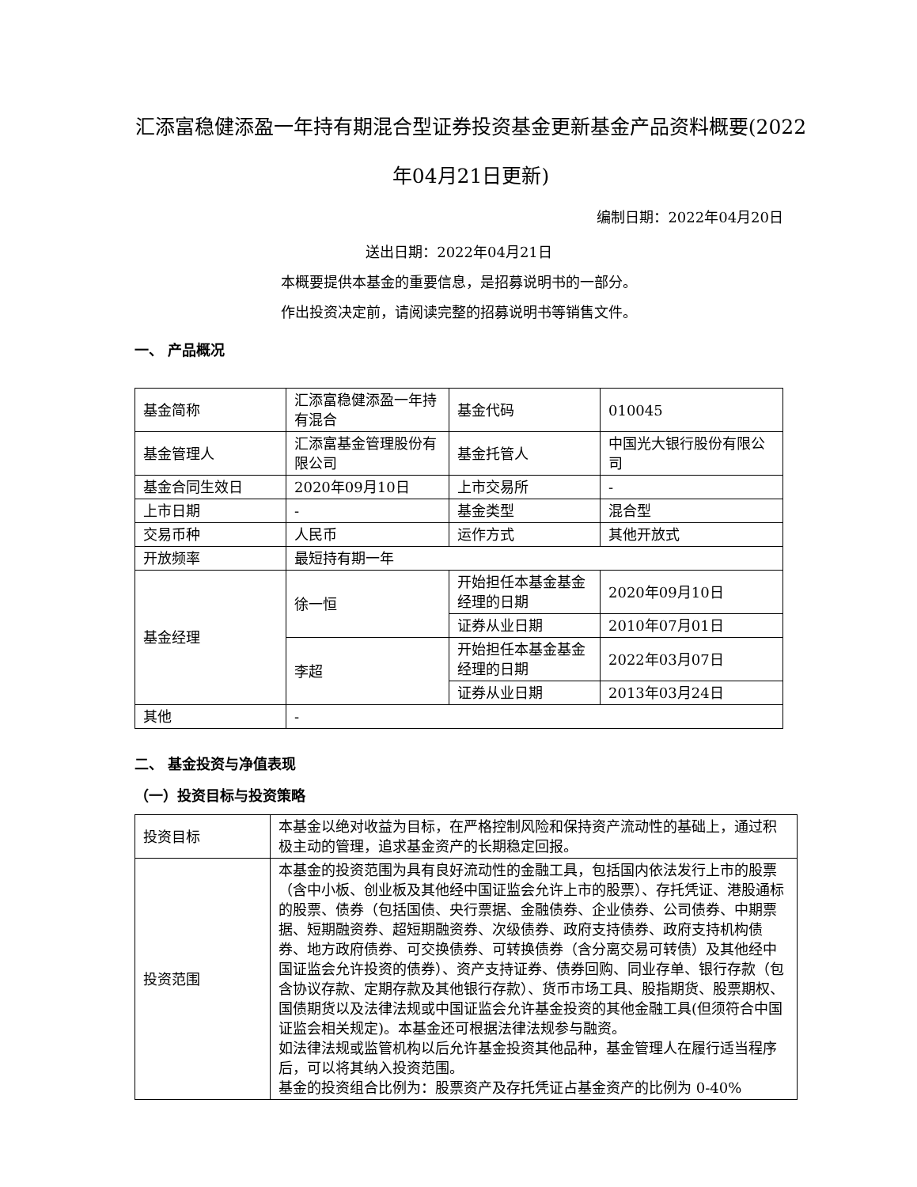汇添富稳健添盈一年持有期混合型证券投资基金更新基金产品资料概要(2022年04月21日更新)
编制日期：2022年04月20日
送出日期：2022年04月21日
本概要提供本基金的重要信息，是招募说明书的一部分。
作出投资决定前，请阅读完整的招募说明书等销售文件。
一、 产品概况
| 基金简称 | 汇添富稳健添盈一年持有混合 | 基金代码 | 010045 |
| 基金管理人 | 汇添富基金管理股份有限公司 | 基金托管人 | 中国光大银行股份有限公司 |
| 基金合同生效日 | 2020年09月10日 | 上市交易所 | - |
| 上市日期 | - | 基金类型 | 混合型 |
| 交易币种 | 人民币 | 运作方式 | 其他开放式 |
| 开放频率 | 最短持有期一年 | | |
| 基金经理 | 徐一恒 | 开始担任本基金基金经理的日期 | 2020年09月10日 |
| | | 证券从业日期 | 2010年07月01日 |
| | 李超 | 开始担任本基金基金经理的日期 | 2022年03月07日 |
| | | 证券从业日期 | 2013年03月24日 |
| 其他 | - | | |
二、 基金投资与净值表现
（一）投资目标与投资策略
| 投资目标 | 本基金以绝对收益为目标，在严格控制风险和保持资产流动性的基础上，通过积极主动的管理，追求基金资产的长期稳定回报。 |
| 投资范围 | 本基金的投资范围为具有良好流动性的金融工具，包括国内依法发行上市的股票（含中小板、创业板及其他经中国证监会允许上市的股票）、存托凭证、港股通标的股票、债券（包括国债、央行票据、金融债券、企业债券、公司债券、中期票据、短期融资券、超短期融资券、次级债券、政府支持债券、政府支持机构债券、地方政府债券、可交换债券、可转换债券（含分离交易可转债）及其他经中国证监会允许投资的债券）、资产支持证券、债券回购、同业存单、银行存款（包含协议存款、定期存款及其他银行存款）、货币市场工具、股指期货、股票期权、国债期货以及法律法规或中国证监会允许基金投资的其他金融工具(但须符合中国证监会相关规定)。本基金还可根据法律法规参与融资。 如法律法规或监管机构以后允许基金投资其他品种，基金管理人在履行适当程序后，可以将其纳入投资范围。 基金的投资组合比例为：股票资产及存托凭证占基金资产的比例为 0-40% |